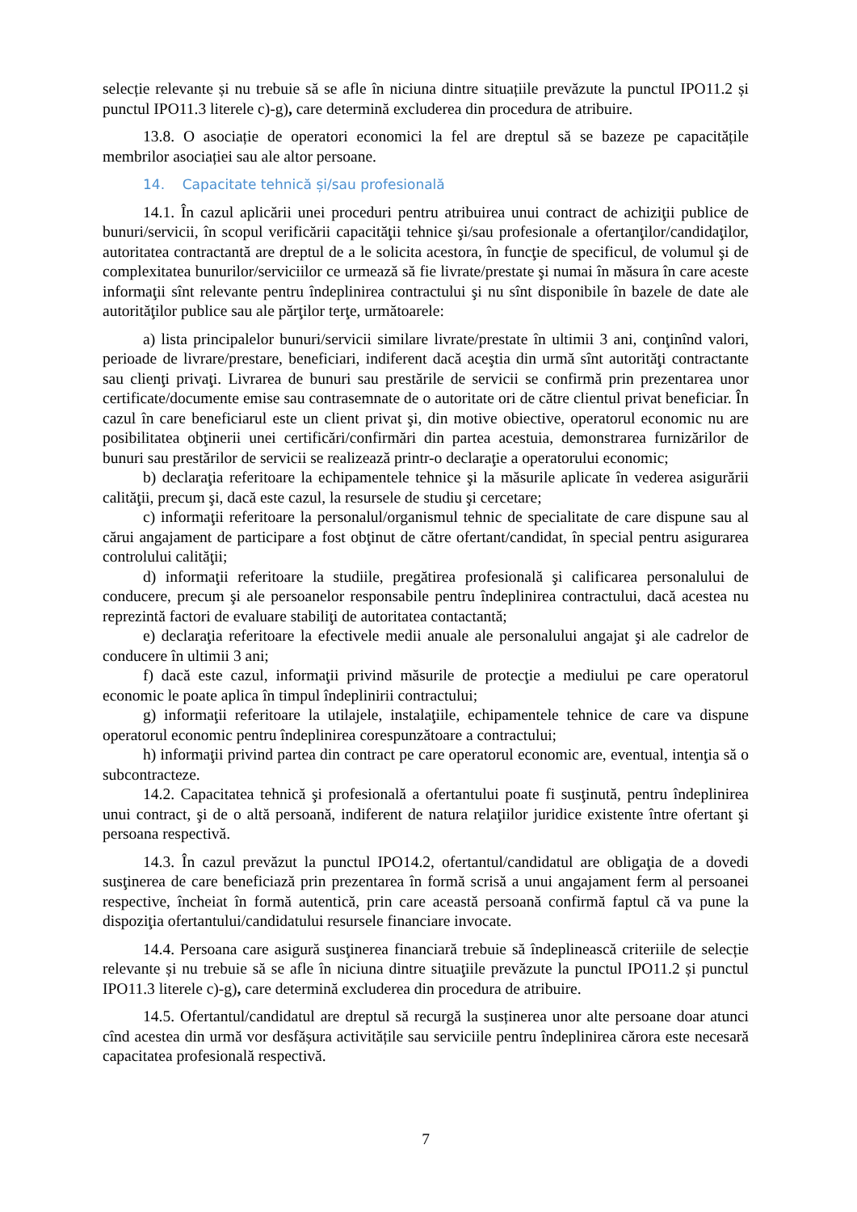selecție relevante și nu trebuie să se afle în niciuna dintre situațiile prevăzute la punctul IPO11.2 și punctul IPO11.3 literele c)-g), care determină excluderea din procedura de atribuire.
13.8. O asociație de operatori economici la fel are dreptul să se bazeze pe capacitățile membrilor asociației sau ale altor persoane.
14. Capacitate tehnică și/sau profesională
14.1. În cazul aplicării unei proceduri pentru atribuirea unui contract de achiziţii publice de bunuri/servicii, în scopul verificării capacităţii tehnice şi/sau profesionale a ofertanţilor/candidaţilor, autoritatea contractantă are dreptul de a le solicita acestora, în funcţie de specificul, de volumul şi de complexitatea bunurilor/serviciilor ce urmează să fie livrate/prestate şi numai în măsura în care aceste informaţii sînt relevante pentru îndeplinirea contractului şi nu sînt disponibile în bazele de date ale autorităţilor publice sau ale părţilor terţe, următoarele:
a) lista principalelor bunuri/servicii similare livrate/prestate în ultimii 3 ani, conţinînd valori, perioade de livrare/prestare, beneficiari, indiferent dacă aceştia din urmă sînt autorităţi contractante sau clienţi privaţi. Livrarea de bunuri sau prestările de servicii se confirmă prin prezentarea unor certificate/documente emise sau contrasemnate de o autoritate ori de către clientul privat beneficiar. În cazul în care beneficiarul este un client privat şi, din motive obiective, operatorul economic nu are posibilitatea obţinerii unei certificări/confirmări din partea acestuia, demonstrarea furnizărilor de bunuri sau prestărilor de servicii se realizează printr-o declaraţie a operatorului economic;
b) declaraţia referitoare la echipamentele tehnice şi la măsurile aplicate în vederea asigurării calităţii, precum şi, dacă este cazul, la resursele de studiu şi cercetare;
c) informaţii referitoare la personalul/organismul tehnic de specialitate de care dispune sau al cărui angajament de participare a fost obţinut de către ofertant/candidat, în special pentru asigurarea controlului calităţii;
d) informaţii referitoare la studiile, pregătirea profesională şi calificarea personalului de conducere, precum şi ale persoanelor responsabile pentru îndeplinirea contractului, dacă acestea nu reprezintă factori de evaluare stabiliţi de autoritatea contactantă;
e) declaraţia referitoare la efectivele medii anuale ale personalului angajat şi ale cadrelor de conducere în ultimii 3 ani;
f) dacă este cazul, informaţii privind măsurile de protecţie a mediului pe care operatorul economic le poate aplica în timpul îndeplinirii contractului;
g) informaţii referitoare la utilajele, instalaţiile, echipamentele tehnice de care va dispune operatorul economic pentru îndeplinirea corespunzătoare a contractului;
h) informaţii privind partea din contract pe care operatorul economic are, eventual, intenţia să o subcontracteze.
14.2. Capacitatea tehnică şi profesională a ofertantului poate fi susţinută, pentru îndeplinirea unui contract, şi de o altă persoană, indiferent de natura relaţiilor juridice existente între ofertant şi persoana respectivă.
14.3. În cazul prevăzut la punctul IPO14.2, ofertantul/candidatul are obligaţia de a dovedi susţinerea de care beneficiază prin prezentarea în formă scrisă a unui angajament ferm al persoanei respective, încheiat în formă autentică, prin care această persoană confirmă faptul că va pune la dispoziţia ofertantului/candidatului resursele financiare invocate.
14.4. Persoana care asigură susţinerea financiară trebuie să îndeplinească criteriile de selecție relevante și nu trebuie să se afle în niciuna dintre situaţiile prevăzute la punctul IPO11.2 și punctul IPO11.3 literele c)-g), care determină excluderea din procedura de atribuire.
14.5. Ofertantul/candidatul are dreptul să recurgă la susținerea unor alte persoane doar atunci cînd acestea din urmă vor desfășura activitățile sau serviciile pentru îndeplinirea cărora este necesară capacitatea profesională respectivă.
7